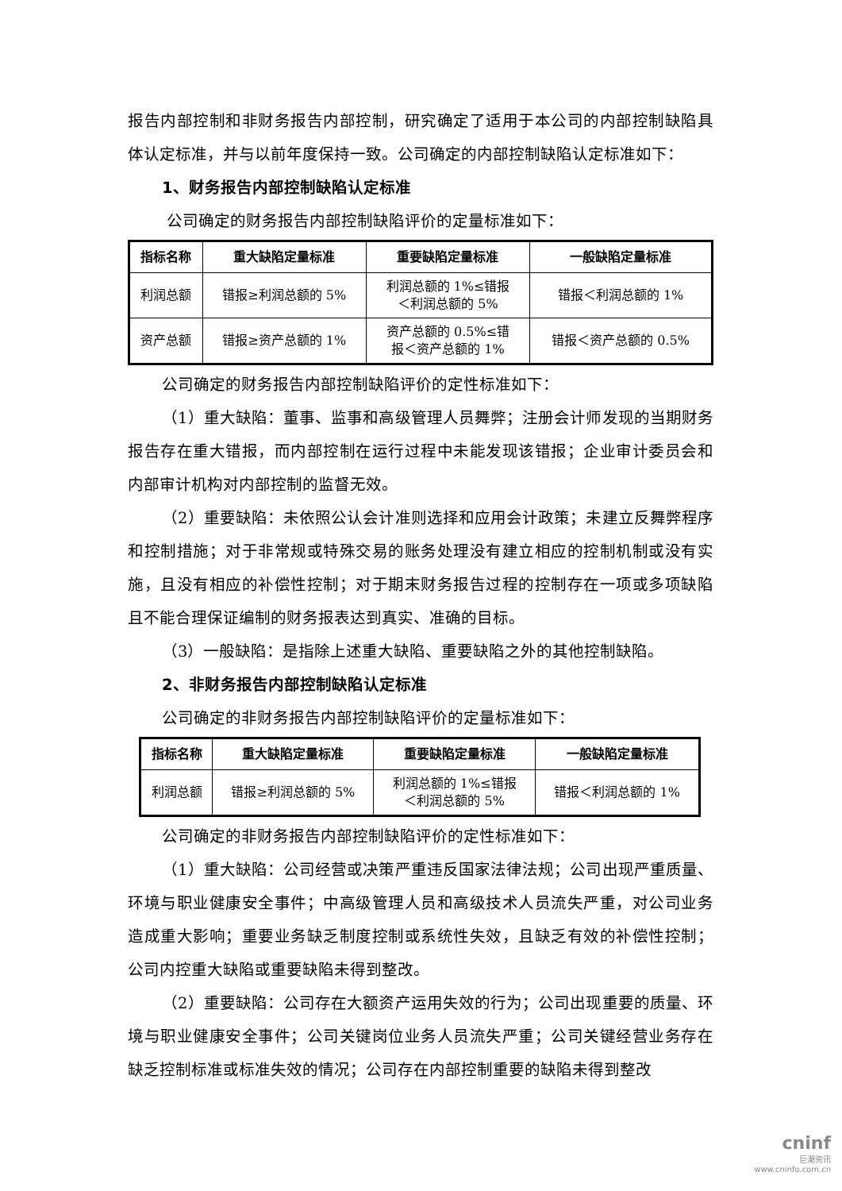报告内部控制和非财务报告内部控制，研究确定了适用于本公司的内部控制缺陷具体认定标准，并与以前年度保持一致。公司确定的内部控制缺陷认定标准如下：
1、财务报告内部控制缺陷认定标准
公司确定的财务报告内部控制缺陷评价的定量标准如下：
| 指标名称 | 重大缺陷定量标准 | 重要缺陷定量标准 | 一般缺陷定量标准 |
| --- | --- | --- | --- |
| 利润总额 | 错报≥利润总额的 5% | 利润总额的 1%≤错报 ＜利润总额的 5% | 错报＜利润总额的 1% |
| 资产总额 | 错报≥资产总额的 1% | 资产总额的 0.5%≤错 报＜资产总额的 1% | 错报＜资产总额的 0.5% |
公司确定的财务报告内部控制缺陷评价的定性标准如下：
（1）重大缺陷：董事、监事和高级管理人员舞弊；注册会计师发现的当期财务报告存在重大错报，而内部控制在运行过程中未能发现该错报；企业审计委员会和内部审计机构对内部控制的监督无效。
（2）重要缺陷：未依照公认会计准则选择和应用会计政策；未建立反舞弊程序和控制措施；对于非常规或特殊交易的账务处理没有建立相应的控制机制或没有实施，且没有相应的补偿性控制；对于期末财务报告过程的控制存在一项或多项缺陷且不能合理保证编制的财务报表达到真实、准确的目标。
（3）一般缺陷：是指除上述重大缺陷、重要缺陷之外的其他控制缺陷。
2、非财务报告内部控制缺陷认定标准
公司确定的非财务报告内部控制缺陷评价的定量标准如下：
| 指标名称 | 重大缺陷定量标准 | 重要缺陷定量标准 | 一般缺陷定量标准 |
| --- | --- | --- | --- |
| 利润总额 | 错报≥利润总额的 5% | 利润总额的 1%≤错报 ＜利润总额的 5% | 错报＜利润总额的 1% |
公司确定的非财务报告内部控制缺陷评价的定性标准如下：
（1）重大缺陷：公司经营或决策严重违反国家法律法规；公司出现严重质量、环境与职业健康安全事件；中高级管理人员和高级技术人员流失严重，对公司业务造成重大影响；重要业务缺乏制度控制或系统性失效，且缺乏有效的补偿性控制；公司内控重大缺陷或重要缺陷未得到整改。
（2）重要缺陷：公司存在大额资产运用失效的行为；公司出现重要的质量、环境与职业健康安全事件；公司关键岗位业务人员流失严重；公司关键经营业务存在缺乏控制标准或标准失效的情况；公司存在内部控制重要的缺陷未得到整改
cninf
巨潮资讯
www.cninfo.com.cn